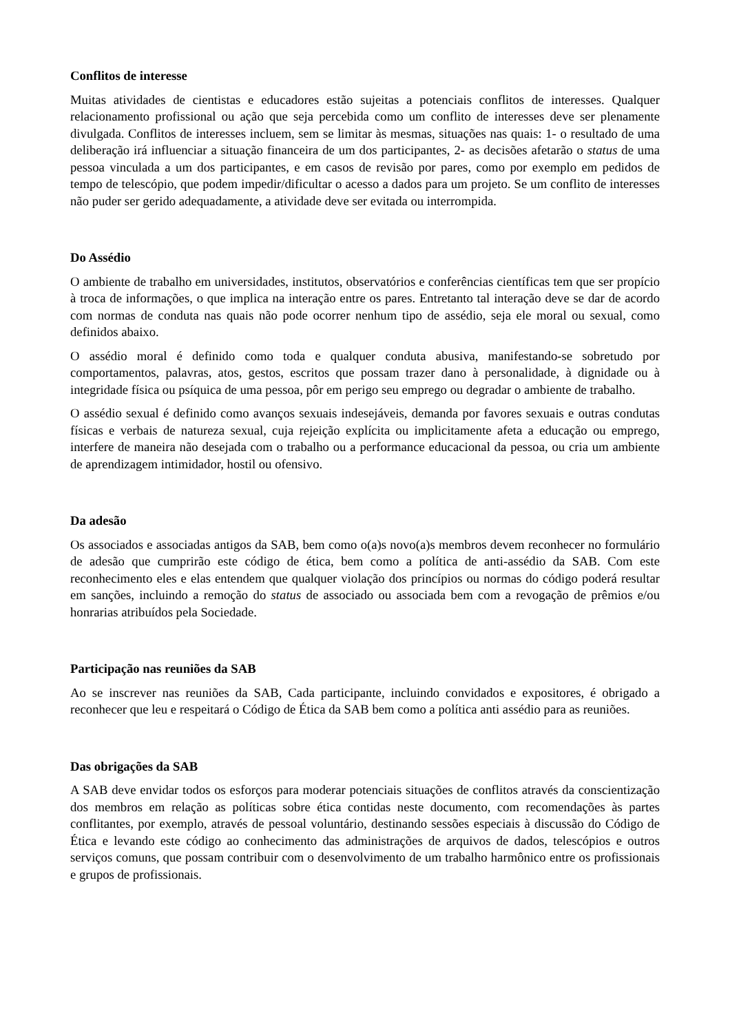Conflitos de interesse
Muitas atividades de cientistas e educadores estão sujeitas a potenciais conflitos de interesses. Qualquer relacionamento profissional ou ação que seja percebida como um conflito de interesses deve ser plenamente divulgada. Conflitos de interesses incluem, sem se limitar às mesmas, situações nas quais: 1- o resultado de uma deliberação irá influenciar a situação financeira de um dos participantes, 2- as decisões afetarão o status de uma pessoa vinculada a um dos participantes, e em casos de revisão por pares, como por exemplo em pedidos de tempo de telescópio, que podem impedir/dificultar o acesso a dados para um projeto. Se um conflito de interesses não puder ser gerido adequadamente, a atividade deve ser evitada ou interrompida.
Do Assédio
O ambiente de trabalho em universidades, institutos, observatórios e conferências científicas tem que ser propício à troca de informações, o que implica na interação entre os pares. Entretanto tal interação deve se dar de acordo com normas de conduta nas quais não pode ocorrer nenhum tipo de assédio, seja ele moral ou sexual, como definidos abaixo.
O assédio moral é definido como toda e qualquer conduta abusiva, manifestando-se sobretudo por comportamentos, palavras, atos, gestos, escritos que possam trazer dano à personalidade, à dignidade ou à integridade física ou psíquica de uma pessoa, pôr em perigo seu emprego ou degradar o ambiente de trabalho.
O assédio sexual é definido como avanços sexuais indesejáveis, demanda por favores sexuais e outras condutas físicas e verbais de natureza sexual, cuja rejeição explícita ou implicitamente afeta a educação ou emprego, interfere de maneira não desejada com o trabalho ou a performance educacional da pessoa, ou cria um ambiente de aprendizagem intimidador, hostil ou ofensivo.
Da adesão
Os associados e associadas antigos da SAB, bem como o(a)s novo(a)s membros devem reconhecer no formulário de adesão que cumprirão este código de ética, bem como a política de anti-assédio da SAB. Com este reconhecimento eles e elas entendem que qualquer violação dos princípios ou normas do código poderá resultar em sanções, incluindo a remoção do status de associado ou associada bem com a revogação de prêmios e/ou honrarias atribuídos pela Sociedade.
Participação nas reuniões da SAB
Ao se inscrever nas reuniões da SAB, Cada participante, incluindo convidados e expositores, é obrigado a reconhecer que leu e respeitará o Código de Ética da SAB bem como a política anti assédio para as reuniões.
Das obrigações da SAB
A SAB deve envidar todos os esforços para moderar potenciais situações de conflitos através da conscientização dos membros em relação as políticas sobre ética contidas neste documento, com recomendações às partes conflitantes, por exemplo, através de pessoal voluntário, destinando sessões especiais à discussão do Código de Ética e levando este código ao conhecimento das administrações de arquivos de dados, telescópios e outros serviços comuns, que possam contribuir com o desenvolvimento de um trabalho harmônico entre os profissionais e grupos de profissionais.